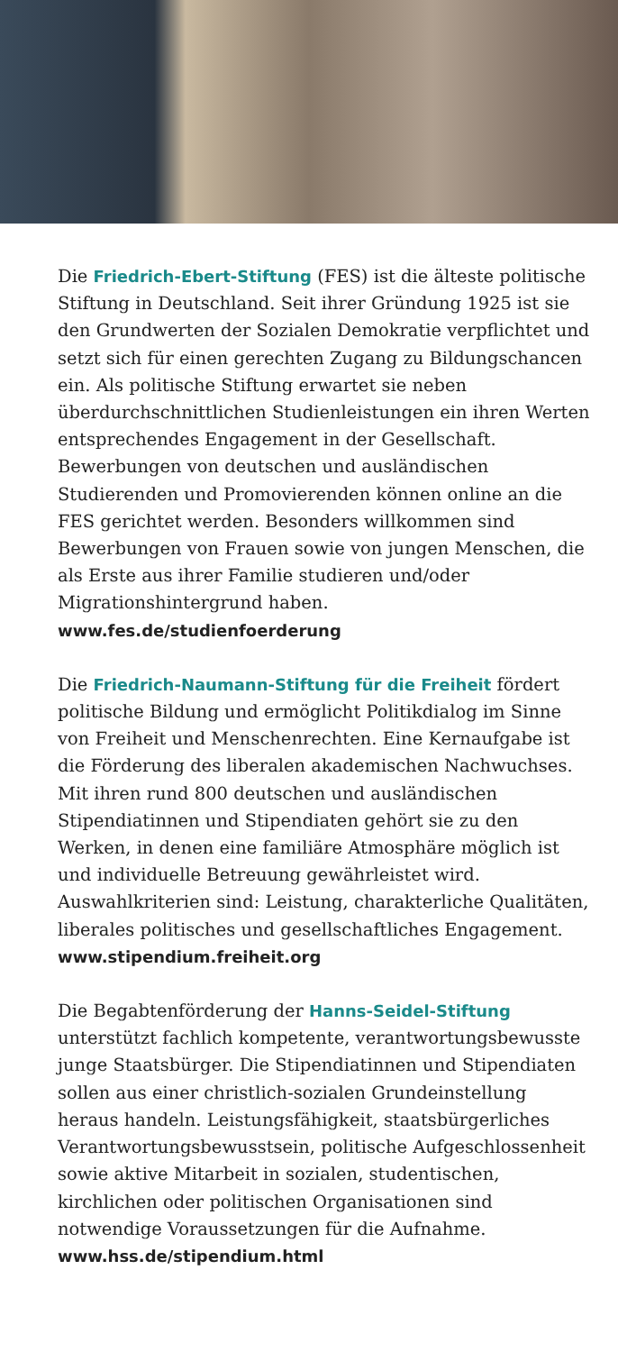Die Friedrich-Ebert-Stiftung (FES) ist die älteste politische Stiftung in Deutschland. Seit ihrer Gründung 1925 ist sie den Grundwerten der Sozialen Demokratie verpflichtet und setzt sich für einen gerechten Zugang zu Bildungschancen ein. Als politische Stiftung erwartet sie neben überdurchschnittlichen Studienleistungen ein ihren Werten entsprechendes Engagement in der Gesellschaft. Bewerbungen von deutschen und ausländischen Studierenden und Promovierenden können online an die FES gerichtet werden. Besonders willkommen sind Bewerbungen von Frauen sowie von jungen Menschen, die als Erste aus ihrer Familie studieren und/oder Migrationshintergrund haben.
www.fes.de/studienfoerderung
Die Friedrich-Naumann-Stiftung für die Freiheit fördert politische Bildung und ermöglicht Politikdialog im Sinne von Freiheit und Menschenrechten. Eine Kernaufgabe ist die Förderung des liberalen akademischen Nachwuchses. Mit ihren rund 800 deutschen und ausländischen Stipendiatinnen und Stipendiaten gehört sie zu den Werken, in denen eine familiäre Atmosphäre möglich ist und individuelle Betreuung gewährleistet wird. Auswahlkriterien sind: Leistung, charakterliche Qualitäten, liberales politisches und gesellschaftliches Engagement.
www.stipendium.freiheit.org
Die Begabtenförderung der Hanns-Seidel-Stiftung unterstützt fachlich kompetente, verantwortungsbewusste junge Staatsbürger. Die Stipendiatinnen und Stipendiaten sollen aus einer christlich-sozialen Grundeinstellung heraus handeln. Leistungsfähigkeit, staatsbürgerliches Verantwortungsbewusstsein, politische Aufgeschlossenheit sowie aktive Mitarbeit in sozialen, studentischen, kirchlichen oder politischen Organisationen sind notwendige Voraussetzungen für die Aufnahme.
www.hss.de/stipendium.html